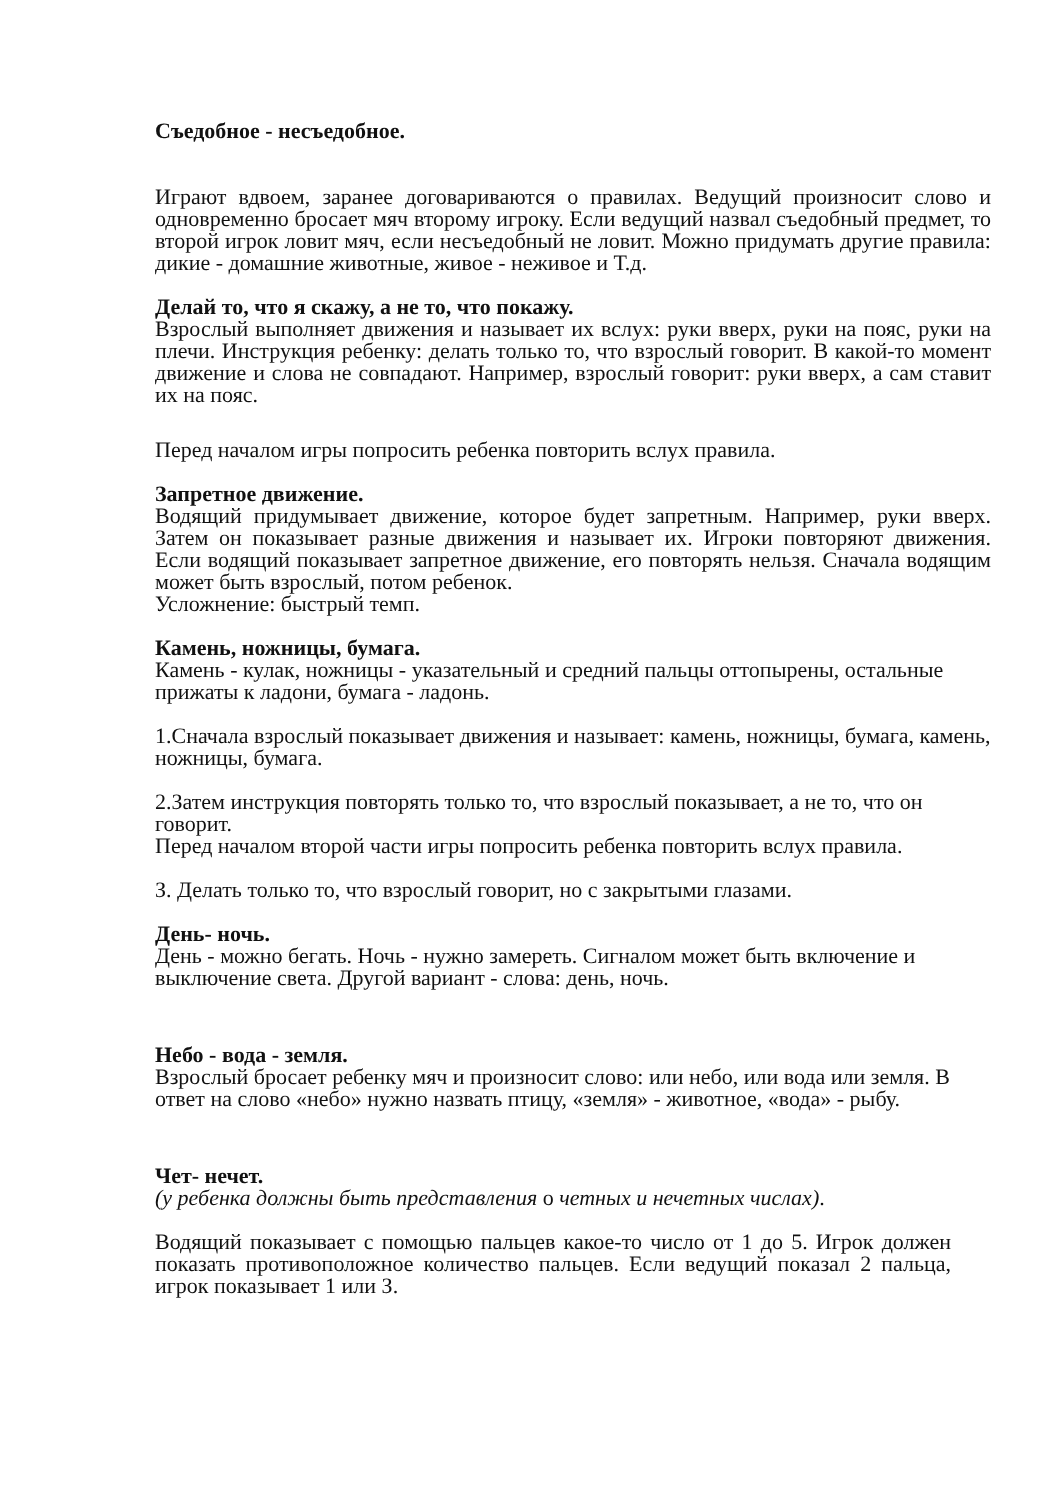Съедобное - несъедобное.
Играют вдвоем, заранее договариваются о правилах. Ведущий произносит слово и одновременно бросает мяч второму игроку. Если ведущий назвал съедобный предмет, то второй игрок ловит мяч, если несъедобный не ловит. Можно придумать другие правила: дикие - домашние животные, живое - неживое и Т.д.
Делай то, что я скажу, а не то, что покажу.
Взрослый выполняет движения и называет их вслух: руки вверх, руки на пояс, руки на плечи. Инструкция ребенку: делать только то, что взрослый говорит. В какой-то момент движение и слова не совпадают. Например, взрослый говорит: руки вверх, а сам ставит их на пояс.
Перед началом игры попросить ребенка повторить вслух правила.
Запретное движение.
Водящий придумывает движение, которое будет запретным. Например, руки вверх. Затем он показывает разные движения и называет их. Игроки повторяют движения. Если водящий показывает запретное движение, его повторять нельзя. Сначала водящим может быть взрослый, потом ребенок.
Усложнение: быстрый темп.
Камень, ножницы, бумага.
Камень - кулак, ножницы - указательный и средний пальцы оттопырены, остальные прижаты к ладони, бумага - ладонь.
1.Сначала взрослый показывает движения и называет: камень, ножницы, бумага, камень, ножницы, бумага.
2.Затем инструкция повторять только то, что взрослый показывает, а не то, что он говорит.
Перед началом второй части игры попросить ребенка повторить вслух правила.
З. Делать только то, что взрослый говорит, но с закрытыми глазами.
День- ночь.
День - можно бегать. Ночь - нужно замереть. Сигналом может быть включение и выключение света. Другой вариант - слова: день, ночь.
Небо - вода - земля.
Взрослый бросает ребенку мяч и произносит слово: или небо, или вода или земля. В ответ на слово «небо» нужно назвать птицу, «земля» - животное, «вода» - рыбу.
Чет- нечет.
(у ребенка должны быть представления о четных и нечетных числах).
Водящий показывает с помощью пальцев какое-то число от 1 до 5. Игрок должен показать противоположное количество пальцев. Если ведущий показал 2 пальца, игрок показывает 1 или З.